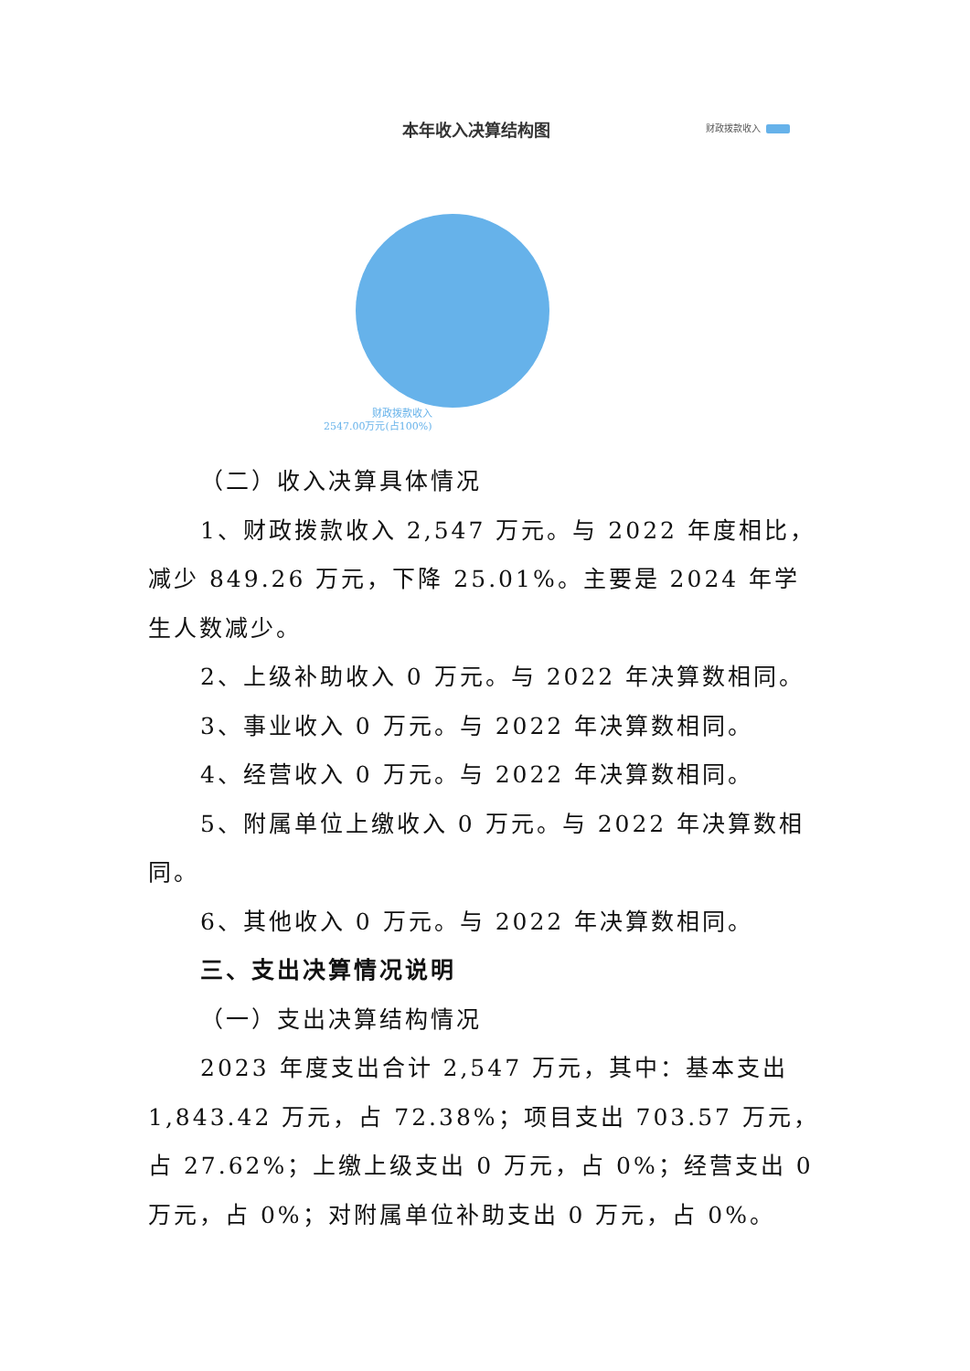本年收入决算结构图 财政拨款收入
财政拨款收入
2547.00万元(占100%)
（二）收入决算具体情况
1、财政拨款收入 2,547 万元。与 2022 年度相比，减少 849.26 万元，下降 25.01%。主要是 2024 年学生人数减少。
2、上级补助收入 0 万元。与 2022 年决算数相同。
3、事业收入 0 万元。与 2022 年决算数相同。
4、经营收入 0 万元。与 2022 年决算数相同。
5、附属单位上缴收入 0 万元。与 2022 年决算数相同。
6、其他收入 0 万元。与 2022 年决算数相同。
三、支出决算情况说明
（一）支出决算结构情况
2023 年度支出合计 2,547 万元，其中：基本支出 1,843.42 万元，占 72.38%；项目支出 703.57 万元，占 27.62%；上缴上级支出 0 万元，占 0%；经营支出 0 万元，占 0%；对附属单位补助支出 0 万元，占 0%。